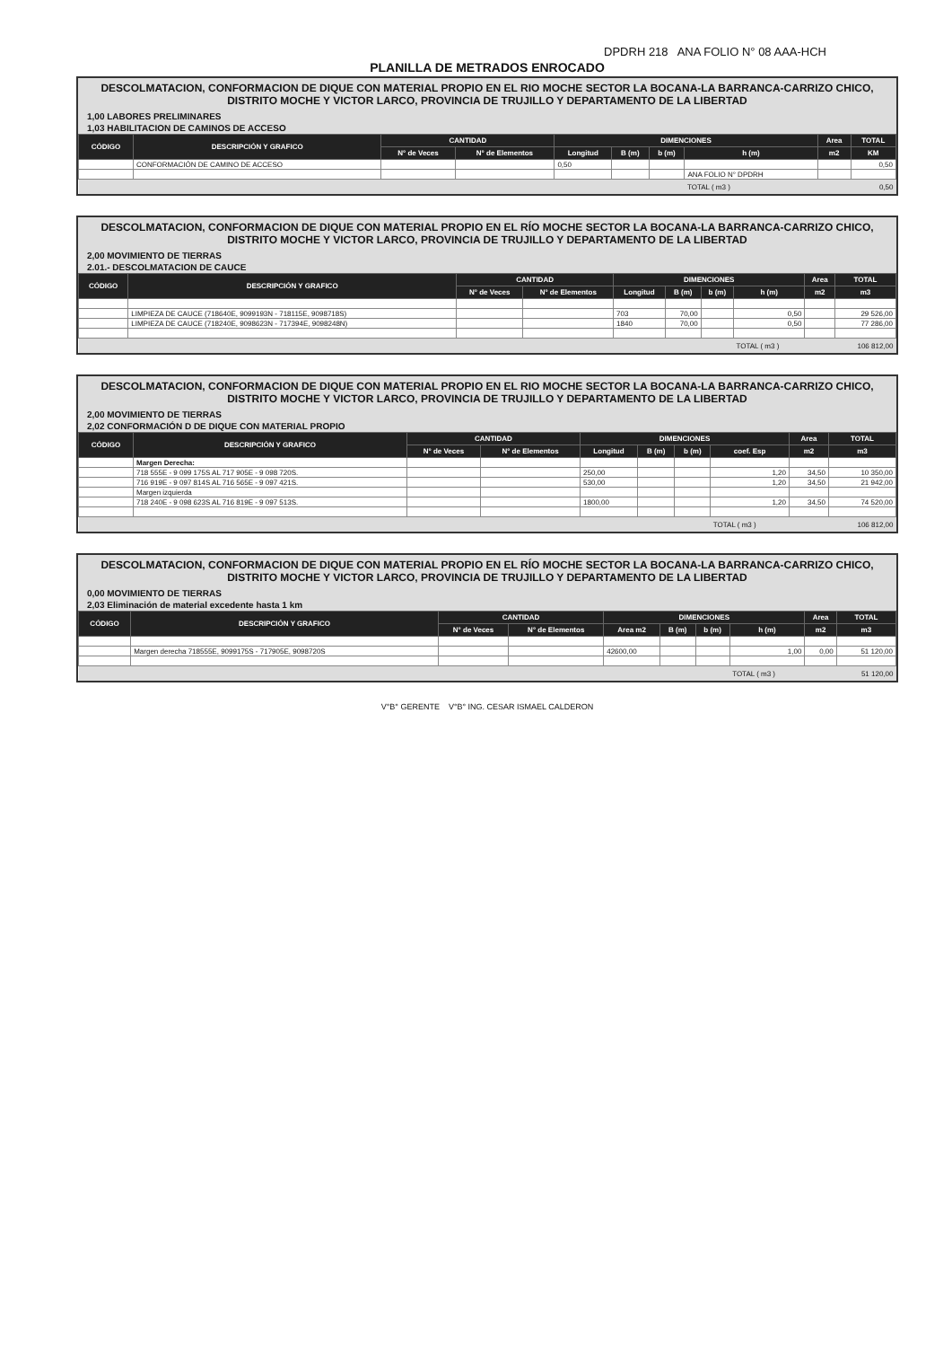DPDRH 218 ANA FOLIO N° 08 AAA-HCH
PLANILLA DE METRADOS ENROCADO
DESCOLMATACION, CONFORMACION DE DIQUE CON MATERIAL PROPIO EN EL RIO MOCHE SECTOR LA BOCANA-LA BARRANCA-CARRIZO CHICO, DISTRITO MOCHE Y VICTOR LARCO, PROVINCIA DE TRUJILLO Y DEPARTAMENTO DE LA LIBERTAD
1,00 LABORES PRELIMINARES
1,03 HABILITACION DE CAMINOS DE ACCESO
| CÓDIGO | DESCRIPCIÓN Y GRAFICO | CANTIDAD | | DIMENCIONES | | | | Area | TOTAL |
| --- | --- | --- | --- | --- | --- | --- | --- | --- | --- |
| | | N° de Veces | N° de Elementos | Longitud | B (m) | b (m) | h (m) | m2 | KM |
| | CONFORMACIÓN DE CAMINO DE ACCESO | | | 0,50 | | | | | 0,50 |
| | | | | | | | ANA FOLIO N° DPDRH | | |
| | | | | | | | TOTAL ( m3 ) | | 0,50 |
DESCOLMATACION, CONFORMACION DE DIQUE CON MATERIAL PROPIO EN EL RÍO MOCHE SECTOR LA BOCANA-LA BARRANCA-CARRIZO CHICO, DISTRITO MOCHE Y VICTOR LARCO, PROVINCIA DE TRUJILLO Y DEPARTAMENTO DE LA LIBERTAD
2,00 MOVIMIENTO DE TIERRAS
2.01.- DESCOLMATACION DE CAUCE
| CÓDIGO | DESCRIPCIÓN Y GRAFICO | CANTIDAD | | DIMENCIONES | | | | Area | TOTAL |
| --- | --- | --- | --- | --- | --- | --- | --- | --- | --- |
| | | N° de Veces | N° de Elementos | Longitud | B (m) | b (m) | h (m) | m2 | m3 |
| | LIMPIEZA DE CAUCE (718640E, 9099193N - 718115E, 9098718S) | | | 703 | 70,00 | | 0,50 | | 29 526,00 |
| | LIMPIEZA DE CAUCE (718240E, 9098623N - 717394E, 9098248N) | | | 1840 | 70,00 | | 0,50 | | 77 286,00 |
| | | | | | | | TOTAL ( m3 ) | | 106 812,00 |
DESCOLMATACION, CONFORMACION DE DIQUE CON MATERIAL PROPIO EN EL RIO MOCHE SECTOR LA BOCANA-LA BARRANCA-CARRIZO CHICO, DISTRITO MOCHE Y VICTOR LARCO, PROVINCIA DE TRUJILLO Y DEPARTAMENTO DE LA LIBERTAD
2,00 MOVIMIENTO DE TIERRAS
2,02 CONFORMACIÓN D DE DIQUE CON MATERIAL PROPIO
| CÓDIGO | DESCRIPCIÓN Y GRAFICO | CANTIDAD | | DIMENCIONES | | | | Area | TOTAL |
| --- | --- | --- | --- | --- | --- | --- | --- | --- | --- |
| | | N° de Veces | N° de Elementos | Longitud | B (m) | b (m) | coef. Esp | m2 | m3 |
| | Margen Derecha: | | | | | | | | |
| | 718 555E - 9 099 175S AL 717 905E - 9 098 720S. | | | 250,00 | | | 1,20 | 34,50 | 10 350,00 |
| | 716 919E - 9 097 814S AL 716 565E - 9 097 421S. | | | 530,00 | | | 1,20 | 34,50 | 21 942,00 |
| | Margen izquierda | | | | | | | | |
| | 718 240E - 9 098 623S AL 716 819E - 9 097 513S. | | | 1800,00 | | | 1,20 | 34,50 | 74 520,00 |
| | | | | | | | TOTAL ( m3 ) | | 106 812,00 |
DESCOLMATACION, CONFORMACION DE DIQUE CON MATERIAL PROPIO EN EL RÍO MOCHE SECTOR LA BOCANA-LA BARRANCA-CARRIZO CHICO, DISTRITO MOCHE Y VICTOR LARCO, PROVINCIA DE TRUJILLO Y DEPARTAMENTO DE LA LIBERTAD
0,00 MOVIMIENTO DE TIERRAS
2,03 Eliminación de material excedente hasta 1 km
| CÓDIGO | DESCRIPCIÓN Y GRAFICO | CANTIDAD | | DIMENCIONES | | | | Area | TOTAL |
| --- | --- | --- | --- | --- | --- | --- | --- | --- | --- |
| | | N° de Veces | N° de Elementos | Area m2 | B (m) | b (m) | h (m) | m2 | m3 |
| | Margen derecha 718555E, 9099175S - 717905E, 9098720S | | | 42600,00 | | | 1,00 | 0,00 | 51 120,00 |
| | | | | | | | TOTAL ( m3 ) | | 51 120,00 |
V°B° GERENTE V°B° ING. CESAR ISMAEL CALDERON